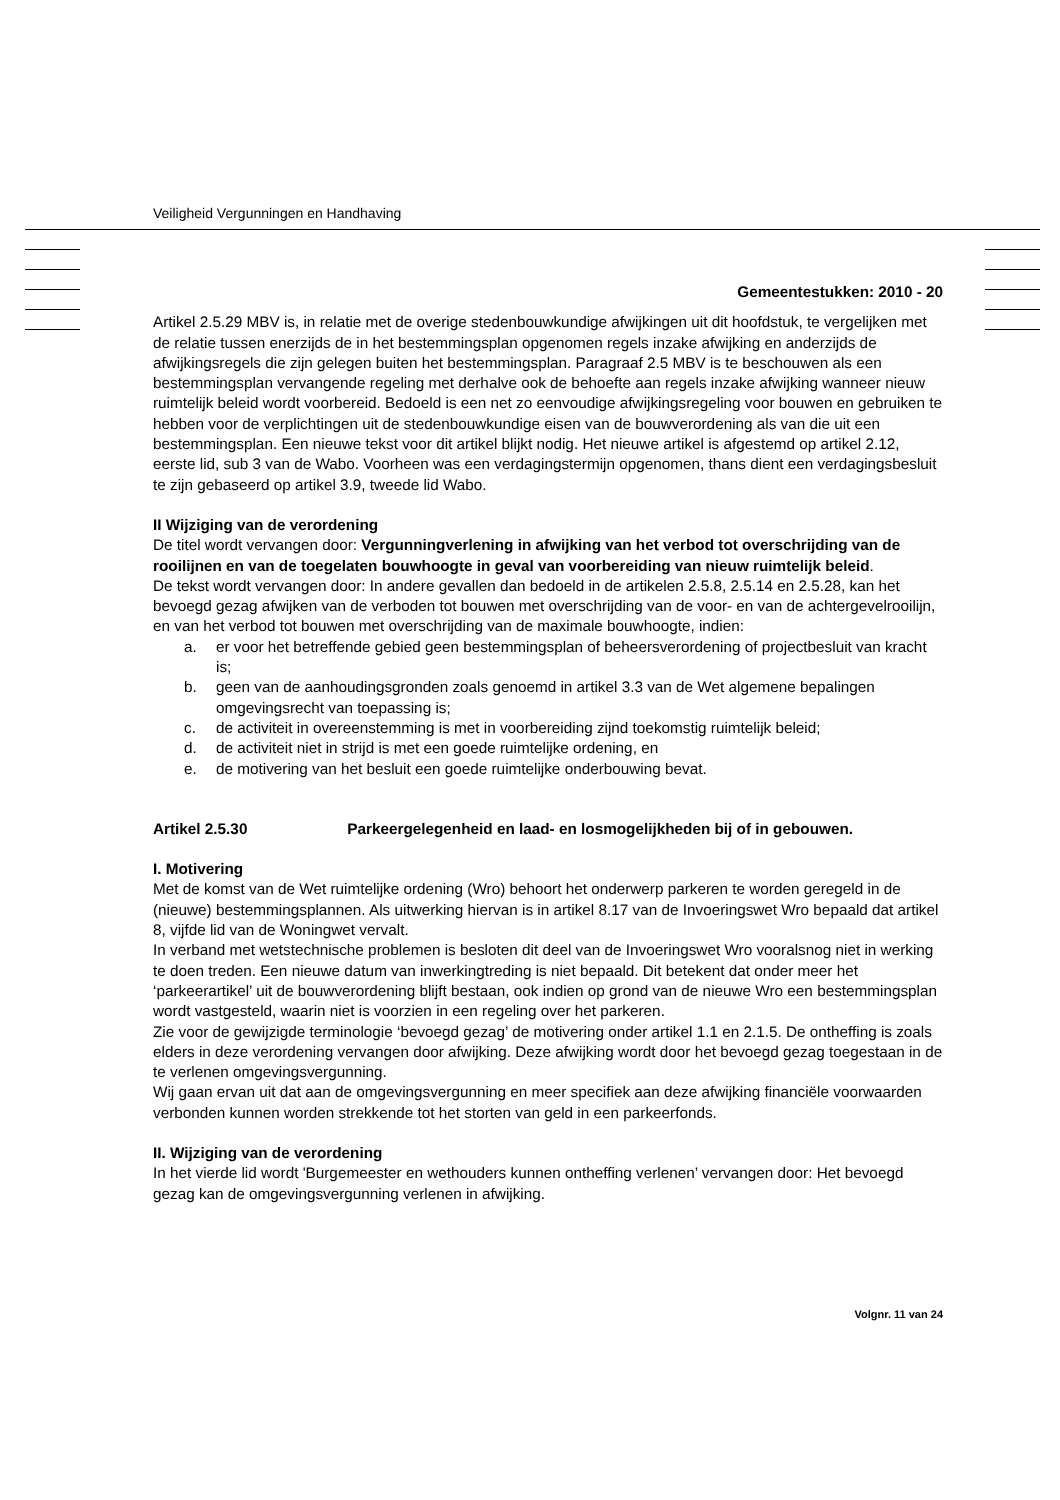Veiligheid Vergunningen en Handhaving
Gemeentestukken: 2010 - 20
Artikel 2.5.29 MBV is, in relatie met de overige stedenbouwkundige afwijkingen uit dit hoofdstuk, te vergelijken met de relatie tussen enerzijds de in het bestemmingsplan opgenomen regels inzake afwijking en anderzijds de afwijkingsregels die zijn gelegen buiten het bestemmingsplan. Paragraaf 2.5 MBV is te beschouwen als een bestemmingsplan vervangende regeling met derhalve ook de behoefte aan regels inzake afwijking wanneer nieuw ruimtelijk beleid wordt voorbereid. Bedoeld is een net zo eenvoudige afwijkingsregeling voor bouwen en gebruiken te hebben voor de verplichtingen uit de stedenbouwkundige eisen van de bouwverordening als van die uit een bestemmingsplan. Een nieuwe tekst voor dit artikel blijkt nodig. Het nieuwe artikel is afgestemd op artikel 2.12, eerste lid, sub 3 van de Wabo. Voorheen was een verdagingstermijn opgenomen, thans dient een verdagingsbesluit te zijn gebaseerd op artikel 3.9, tweede lid Wabo.
II Wijziging van de verordening
De titel wordt vervangen door: Vergunningverlening in afwijking van het verbod tot overschrijding van de rooilijnen en van de toegelaten bouwhoogte in geval van voorbereiding van nieuw ruimtelijk beleid.
De tekst wordt vervangen door: In andere gevallen dan bedoeld in de artikelen 2.5.8, 2.5.14 en 2.5.28, kan het bevoegd gezag afwijken van de verboden tot bouwen met overschrijding van de voor- en van de achtergevelrooilijn, en van het verbod tot bouwen met overschrijding van de maximale bouwhoogte, indien:
a. er voor het betreffende gebied geen bestemmingsplan of beheersverordening of projectbesluit van kracht is;
b. geen van de aanhoudingsgronden zoals genoemd in artikel 3.3 van de Wet algemene bepalingen omgevingsrecht van toepassing is;
c. de activiteit in overeenstemming is met in voorbereiding zijnd toekomstig ruimtelijk beleid;
d. de activiteit niet in strijd is met een goede ruimtelijke ordening, en
e. de motivering van het besluit een goede ruimtelijke onderbouwing bevat.
Artikel 2.5.30 Parkeergelegenheid en laad- en losmogelijkheden bij of in gebouwen.
I. Motivering
Met de komst van de Wet ruimtelijke ordening (Wro) behoort het onderwerp parkeren te worden geregeld in de (nieuwe) bestemmingsplannen. Als uitwerking hiervan is in artikel 8.17 van de Invoeringswet Wro bepaald dat artikel 8, vijfde lid van de Woningwet vervalt.
In verband met wetstechnische problemen is besloten dit deel van de Invoeringswet Wro vooralsnog niet in werking te doen treden. Een nieuwe datum van inwerkingtreding is niet bepaald. Dit betekent dat onder meer het ‘parkeerartikel’ uit de bouwverordening blijft bestaan, ook indien op grond van de nieuwe Wro een bestemmingsplan wordt vastgesteld, waarin niet is voorzien in een regeling over het parkeren.
Zie voor de gewijzigde terminologie ‘bevoegd gezag’ de motivering onder artikel 1.1 en 2.1.5. De ontheffing is zoals elders in deze verordening vervangen door afwijking. Deze afwijking wordt door het bevoegd gezag toegestaan in de te verlenen omgevingsvergunning.
Wij gaan ervan uit dat aan de omgevingsvergunning en meer specifiek aan deze afwijking financiële voorwaarden verbonden kunnen worden strekkende tot het storten van geld in een parkeerfonds.
II. Wijziging van de verordening
In het vierde lid wordt 'Burgemeester en wethouders kunnen ontheffing verlenen’ vervangen door: Het bevoegd gezag kan de omgevingsvergunning verlenen in afwijking.
Volgnr. 11 van 24